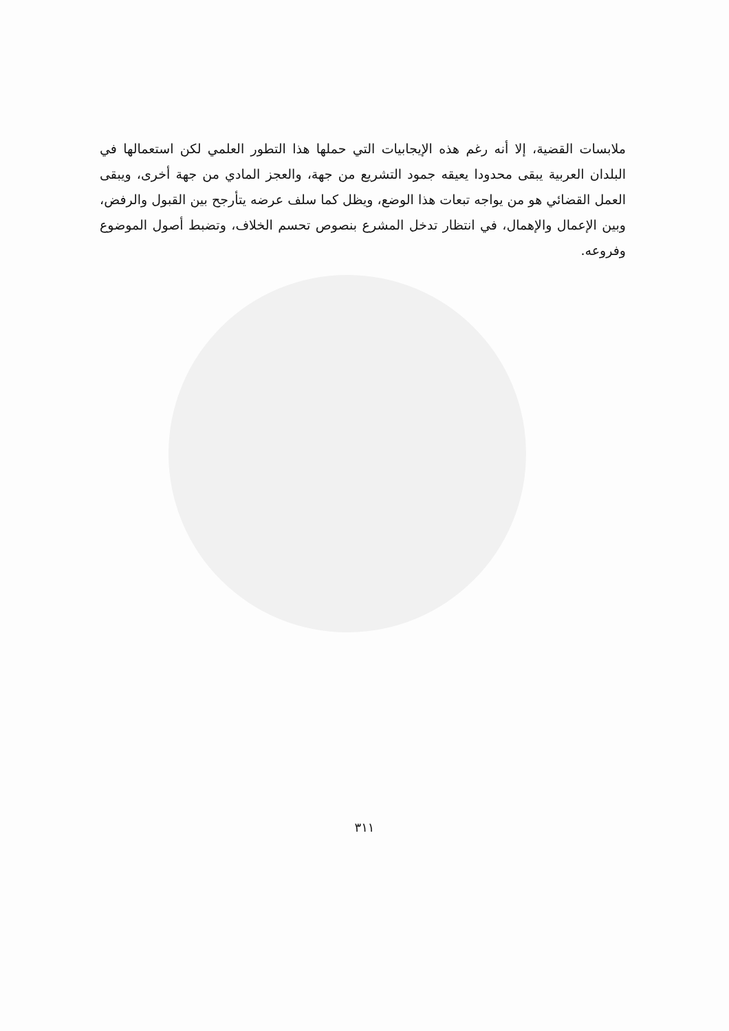ملابسات القضية، إلا أنه رغم هذه الإيجابيات التي حملها هذا التطور العلمي لكن استعمالها في البلدان العربية يبقى محدودا يعيقه جمود التشريع من جهة، والعجز المادي من جهة أخرى، ويبقى العمل القضائي هو من يواجه تبعات هذا الوضع، ويظل كما سلف عرضه يتأرجح بين القبول والرفض، وبين الإعمال والإهمال، في انتظار تدخل المشرع بنصوص تحسم الخلاف، وتضبط أصول الموضوع وفروعه.
٣١١